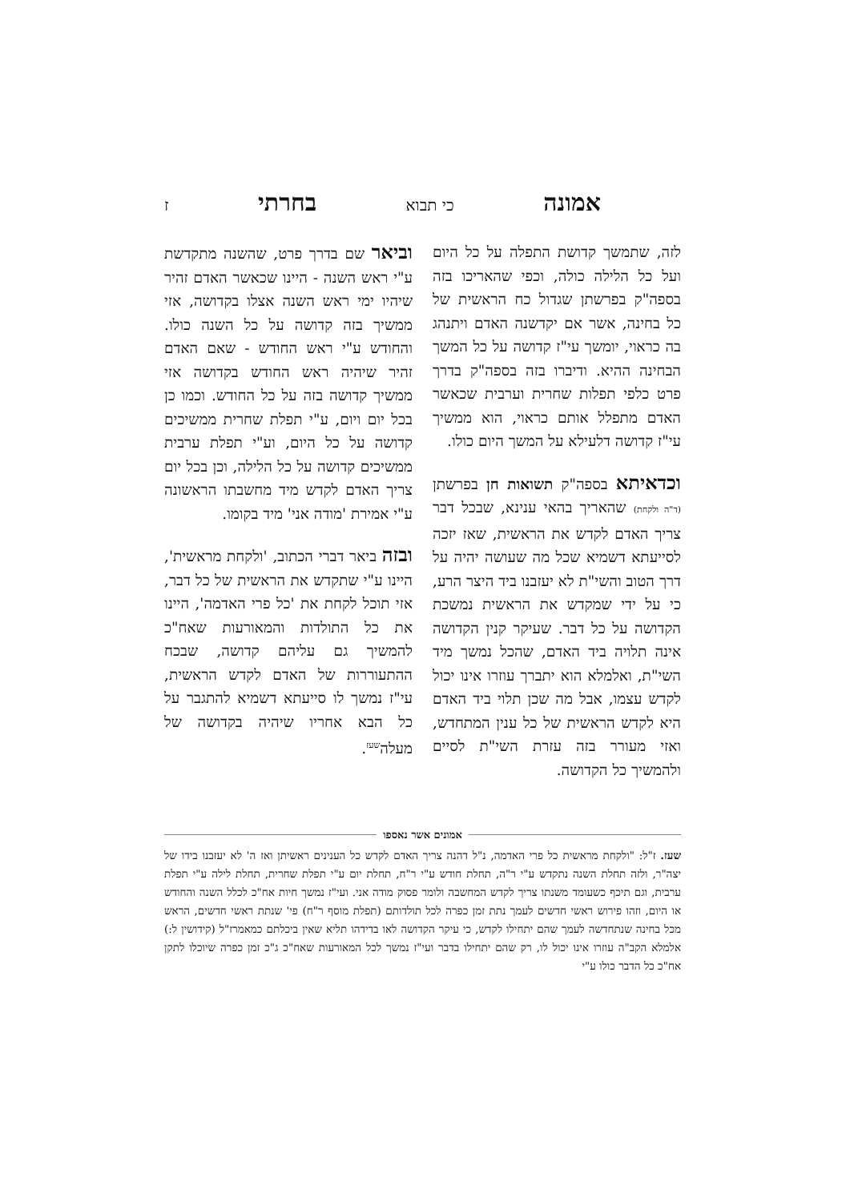אמונה כי תבוא בחרתי ז
לזה, שתמשך קדושת התפלה על כל היום ועל כל הלילה כולה, וכפי שהאריכו בזה בספה"ק בפרשתן שגדול כח הראשית של כל בחינה, אשר אם יקדשנה האדם ויתנהג בה כראוי, יומשך עי"ז קדושה על כל המשך הבחינה ההיא. ודיברו בזה בספה"ק בדרך פרט כלפי תפלות שחרית וערבית שכאשר האדם מתפלל אותם כראוי, הוא ממשיך עי"ז קדושה דלעילא על המשך היום כולו.
וכדאיתא בספה"ק תשואות חן בפרשתן (ד"ה ולקחת) שהאריך בהאי ענינא, שבכל דבר צריך האדם לקדש את הראשית, שאז יזכה לסייעתא דשמיא שכל מה שעושה יהיה על דרך הטוב והשי"ת לא יעזבנו ביד היצר הרע, כי על ידי שמקדש את הראשית נמשכת הקדושה על כל דבר. שעיקר קנין הקדושה אינה תלויה ביד האדם, שהכל נמשך מיד השי"ת, ואלמלא הוא יתברך עוזרו אינו יכול לקדש עצמו, אבל מה שכן תלוי ביד האדם היא לקדש הראשית של כל ענין המתחדש, ואזי מעורר בזה עזרת השי"ת לסיים ולהמשיך כל הקדושה.
וביאר שם בדרך פרט, שהשנה מתקדשת ע"י ראש השנה - היינו שכאשר האדם זהיר שיהיו ימי ראש השנה אצלו בקדושה, אזי ממשיך בזה קדושה על כל השנה כולו. והחודש ע"י ראש החודש - שאם האדם זהיר שיהיה ראש החודש בקדושה אזי ממשיך קדושה בזה על כל החודש. וכמו כן בכל יום ויום, ע"י תפלת שחרית ממשיכים קדושה על כל היום, וע"י תפלת ערבית ממשיכים קדושה על כל הלילה, וכן בכל יום צריך האדם לקדש מיד מחשבתו הראשונה ע"י אמירת 'מודה אני' מיד בקומו.
ובזה ביאר דברי הכתוב, 'ולקחת מראשית', היינו ע"י שתקדש את הראשית של כל דבר, אזי תוכל לקחת את 'כל פרי האדמה', היינו את כל התולדות והמאורעות שאח"כ להמשיך גם עליהם קדושה, שבכח ההתעוררות של האדם לקדש הראשית, עי"ז נמשך לו סייעתא דשמיא להתגבר על כל הבא אחריו שיהיה בקדושה של מעלה<sup>שעז</sup>.
אמונים אשר נאספו
שעז. ז"ל: "ולקחת מראשית כל פרי האדמה, נ"ל דהנה צריך האדם לקדש כל הענינים ראשיתן ואז ה' לא יעזבנו בידו של יצה"ר, ולזה תחלת השנה נתקדש ע"י ר"ה, תחלת חודש ע"י ר"ח, תחלת יום ע"י תפלת שחרית, תחלת לילה ע"י תפלת ערבית, וגם תיכף כשעומד משנתו צריך לקדש המחשבה ולומר פסוק מודה אני. ועי"ז נמשך חיות אח"כ לכלל השנה והחודש או היום, וזהו פירוש ראשי חדשים לעמך נתת זמן כפרה לכל תולדותם (תפלת מוסף ר"ח) פי' שנתת ראשי חדשים, הראש מכל בחינה שנתחדשה לעמך שהם יתחילו לקדש, כי עיקר הקדושה לאו בדידהו תליא שאין ביכלתם כמאמרז"ל (קידושין ל:) אלמלא הקב"ה עוזרו אינו יכול לו, רק שהם יתחילו בדבר ועי"ז נמשך לכל המאורעות שאח"כ ג"כ זמן כפרה שיוכלו לתקן אח"כ כל הדבר כולו ע"י